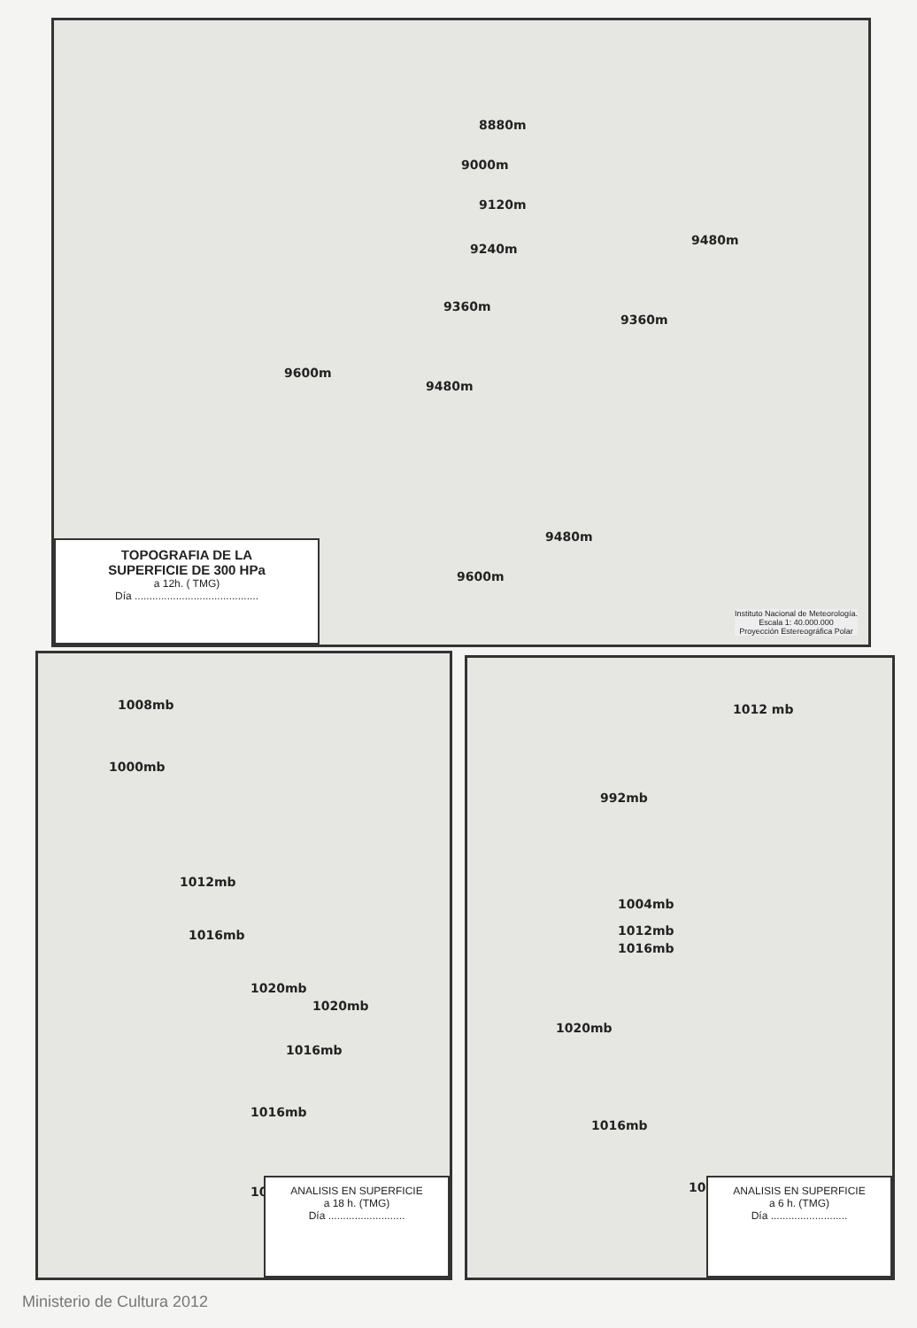8880m
9000m
9120m
9240m
9360m
9600m
9480m
9480m
9360m
9480m
9600m
TOPOGRAFIA DE LA
SUPERFICIE DE 300 HPa
a 12h. ( TMG)
Día ..........................................
Instituto Nacional de Meteorología.
Escala 1: 40.000.000
Proyección Estereográfica Polar
1008mb
1000mb
1012mb
1016mb
1020mb
1020mb
1016mb
1016mb
1012mb
ANALISIS EN SUPERFICIE
a 18 h. (TMG)
Día ..........................
1012 mb
992mb
1004mb
1012mb
1016mb
1020mb
1016mb
1016mb
ANALISIS EN SUPERFICIE
a 6 h. (TMG)
Día ..........................
Ministerio de Cultura 2012